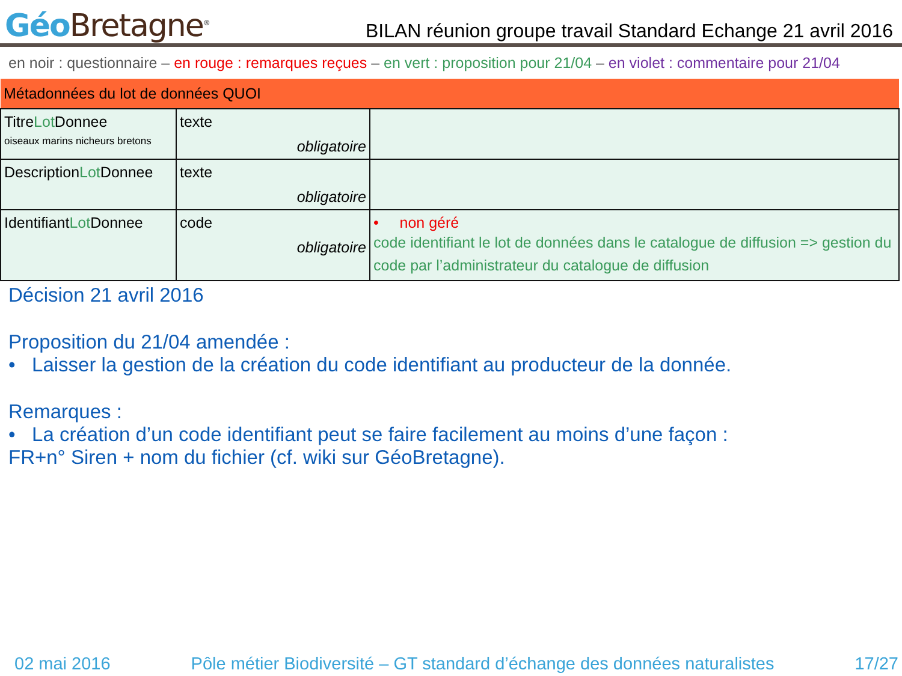Géo Bretagne<sup>®</sup>
BILAN réunion groupe travail Standard Echange 21 avril 2016
en noir : questionnaire – en rouge : remarques reçues – en vert : proposition pour 21/04 – en violet : commentaire pour 21/04
| Métadonnées du lot de données QUOI | | |
| --- | --- | --- |
| Titre Lot Donnee oiseaux marins nicheurs bretons | texte obligatoire | |
| Description Lot Donnee | texte obligatoire | |
| Identifiant Lot Donnee | code obligatoire | • non géré code identifiant le lot de données dans le catalogue de diffusion => gestion du code par l’administrateur du catalogue de diffusion |
Décision 21 avril 2016
Proposition du 21/04 amendée :
• Laisser la gestion de la création du code identifiant au producteur de la donnée.
Remarques :
• La création d’un code identifiant peut se faire facilement au moins d’une façon :
FR+n° Siren + nom du fichier (cf. wiki sur GéoBretagne).
02 mai 2016 Pôle métier Biodiversité – GT standard d’échange des données naturalistes 17/27